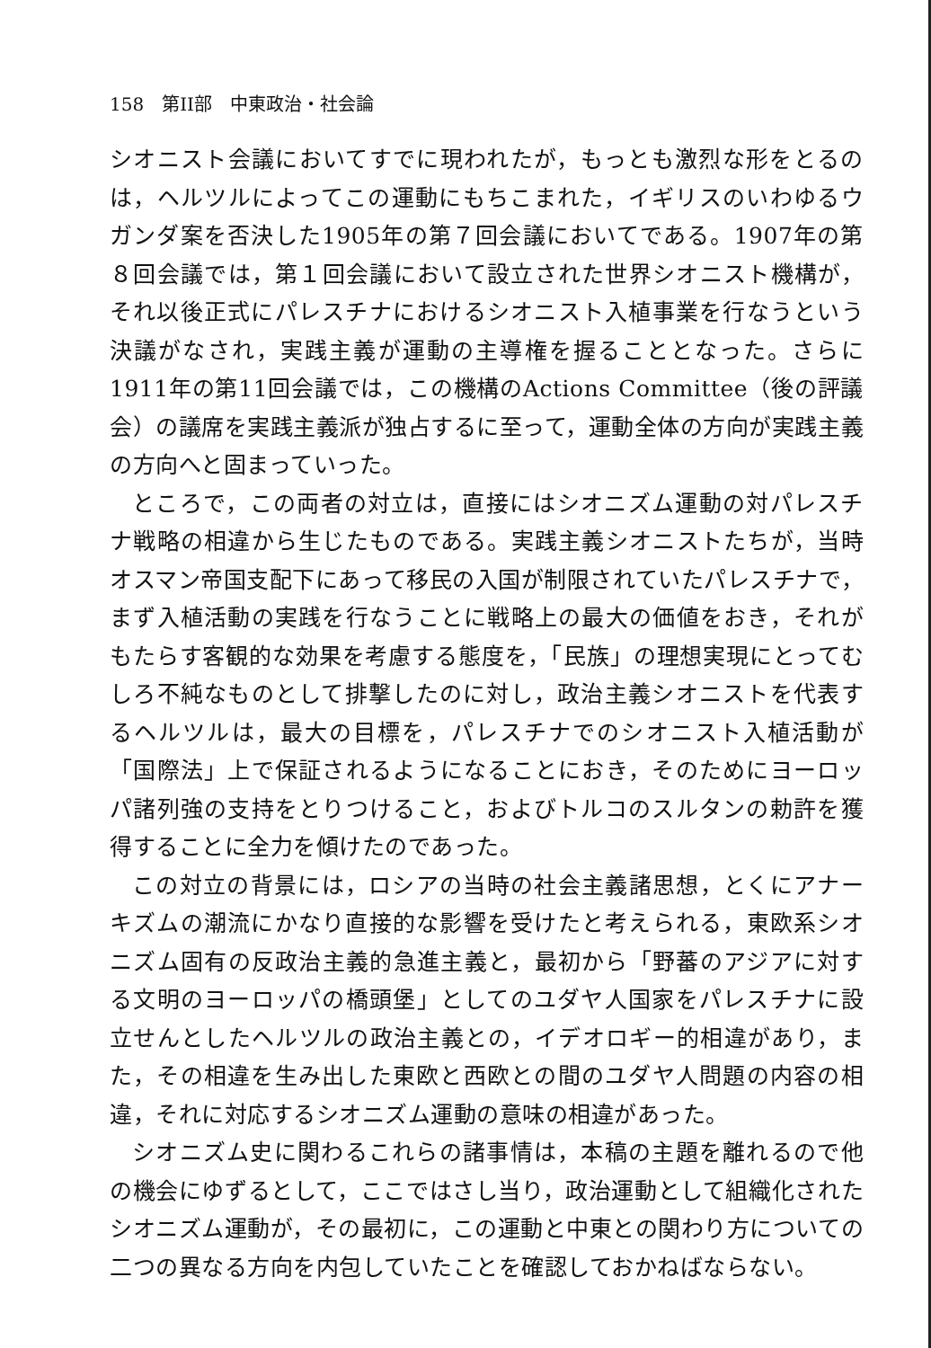158　第II部　中東政治・社会論
シオニスト会議においてすでに現われたが，もっとも激烈な形をとるのは，ヘルツルによってこの運動にもちこまれた，イギリスのいわゆるウガンダ案を否決した1905年の第７回会議においてである。1907年の第８回会議では，第１回会議において設立された世界シオニスト機構が，それ以後正式にパレスチナにおけるシオニスト入植事業を行なうという決議がなされ，実践主義が運動の主導権を握ることとなった。さらに1911年の第11回会議では，この機構のActions Committee（後の評議会）の議席を実践主義派が独占するに至って，運動全体の方向が実践主義の方向へと固まっていった。
ところで，この両者の対立は，直接にはシオニズム運動の対パレスチナ戦略の相違から生じたものである。実践主義シオニストたちが，当時オスマン帝国支配下にあって移民の入国が制限されていたパレスチナで，まず入植活動の実践を行なうことに戦略上の最大の価値をおき，それがもたらす客観的な効果を考慮する態度を，「民族」の理想実現にとってむしろ不純なものとして排撃したのに対し，政治主義シオニストを代表するヘルツルは，最大の目標を，パレスチナでのシオニスト入植活動が「国際法」上で保証されるようになることにおき，そのためにヨーロッパ諸列強の支持をとりつけること，およびトルコのスルタンの勅許を獲得することに全力を傾けたのであった。
この対立の背景には，ロシアの当時の社会主義諸思想，とくにアナーキズムの潮流にかなり直接的な影響を受けたと考えられる，東欧系シオニズム固有の反政治主義的急進主義と，最初から「野蕃のアジアに対する文明のヨーロッパの橋頭堡」としてのユダヤ人国家をパレスチナに設立せんとしたヘルツルの政治主義との，イデオロギー的相違があり，また，その相違を生み出した東欧と西欧との間のユダヤ人問題の内容の相違，それに対応するシオニズム運動の意味の相違があった。
シオニズム史に関わるこれらの諸事情は，本稿の主題を離れるので他の機会にゆずるとして，ここではさし当り，政治運動として組織化されたシオニズム運動が，その最初に，この運動と中東との関わり方についての二つの異なる方向を内包していたことを確認しておかねばならない。